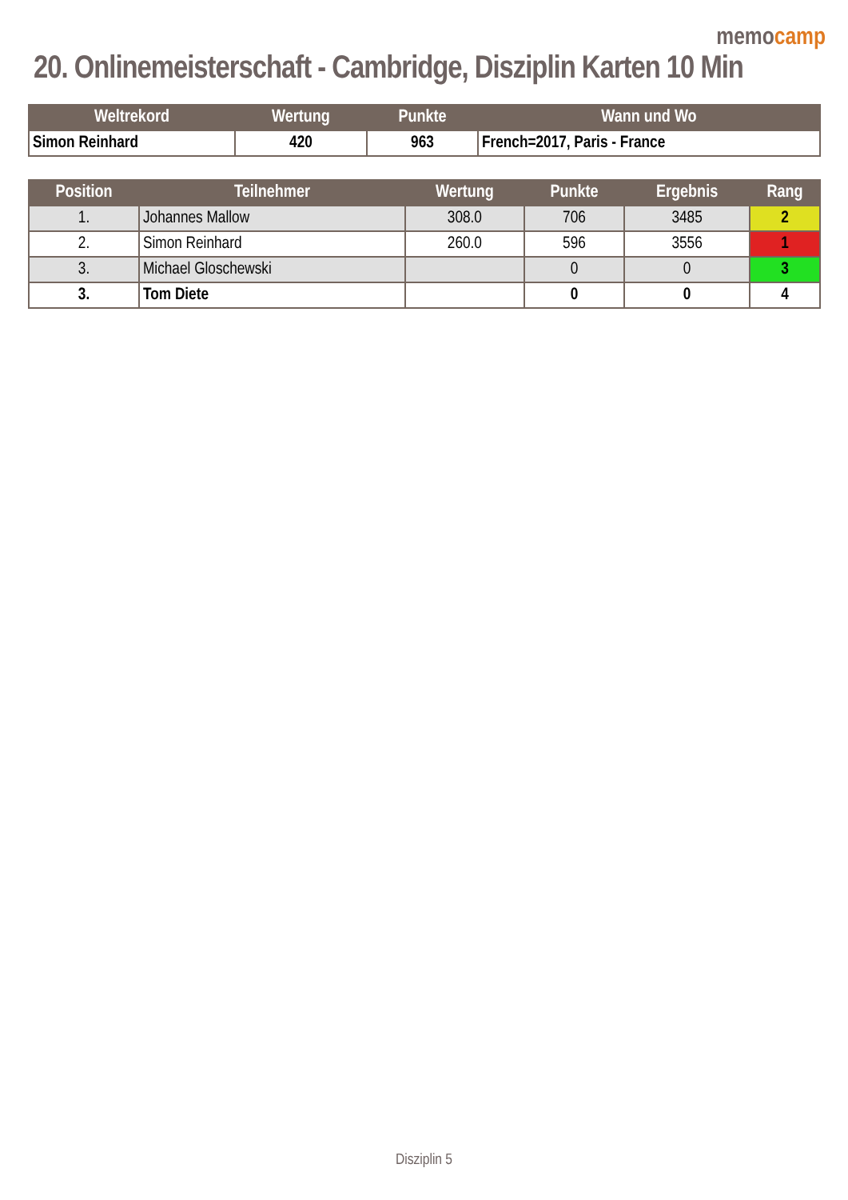memocamp
20. Onlinemeisterschaft - Cambridge, Disziplin Karten 10 Min
| Weltrekord | Wertung | Punkte | Wann und Wo |
| --- | --- | --- | --- |
| Simon Reinhard | 420 | 963 | French=2017, Paris - France |
| Position | Teilnehmer | Wertung | Punkte | Ergebnis | Rang |
| --- | --- | --- | --- | --- | --- |
| 1. | Johannes Mallow | 308.0 | 706 | 3485 | 2 |
| 2. | Simon Reinhard | 260.0 | 596 | 3556 | 1 |
| 3. | Michael Gloschewski | | 0 | 0 | 3 |
| 3. | Tom Diete | | 0 | 0 | 4 |
Disziplin 5